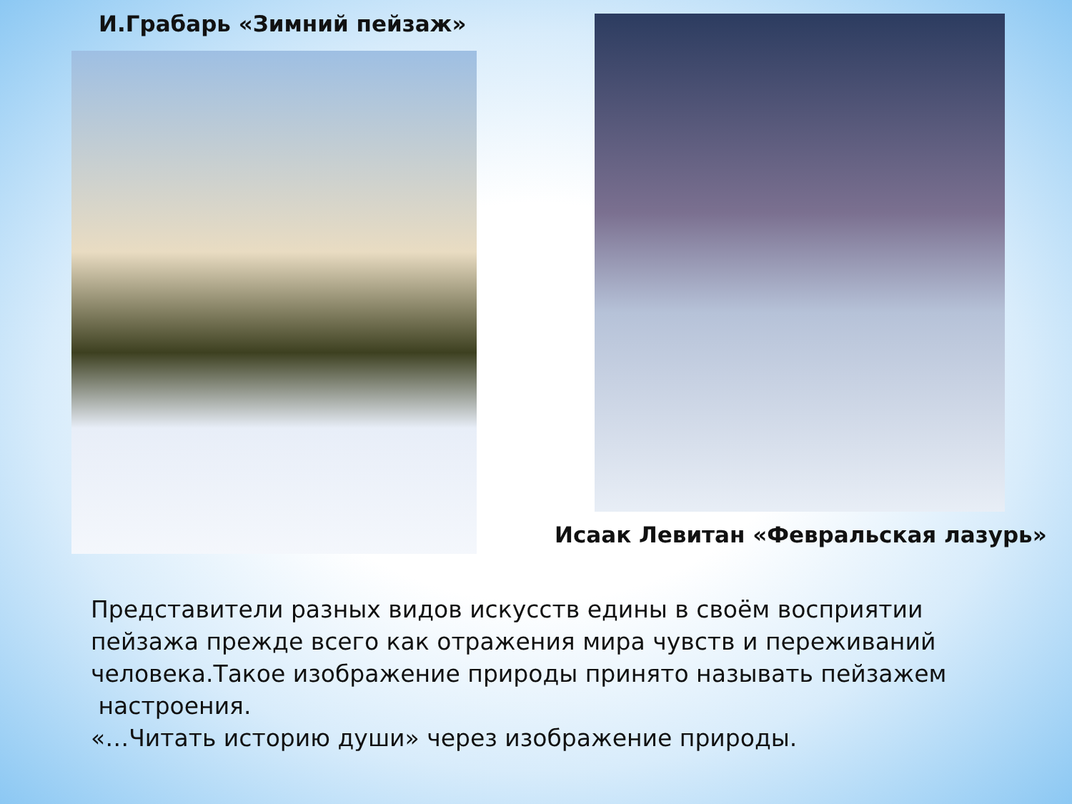И.Грабарь «Зимний пейзаж» Исаак Левитан «Февральская лазурь»
Представители разных видов искусств едины в своём восприятии пейзажа прежде всего как отражения мира чувств и переживаний человека.Такое изображение природы принято называть пейзажем
настроения.
«…Читать историю души» через изображение природы.